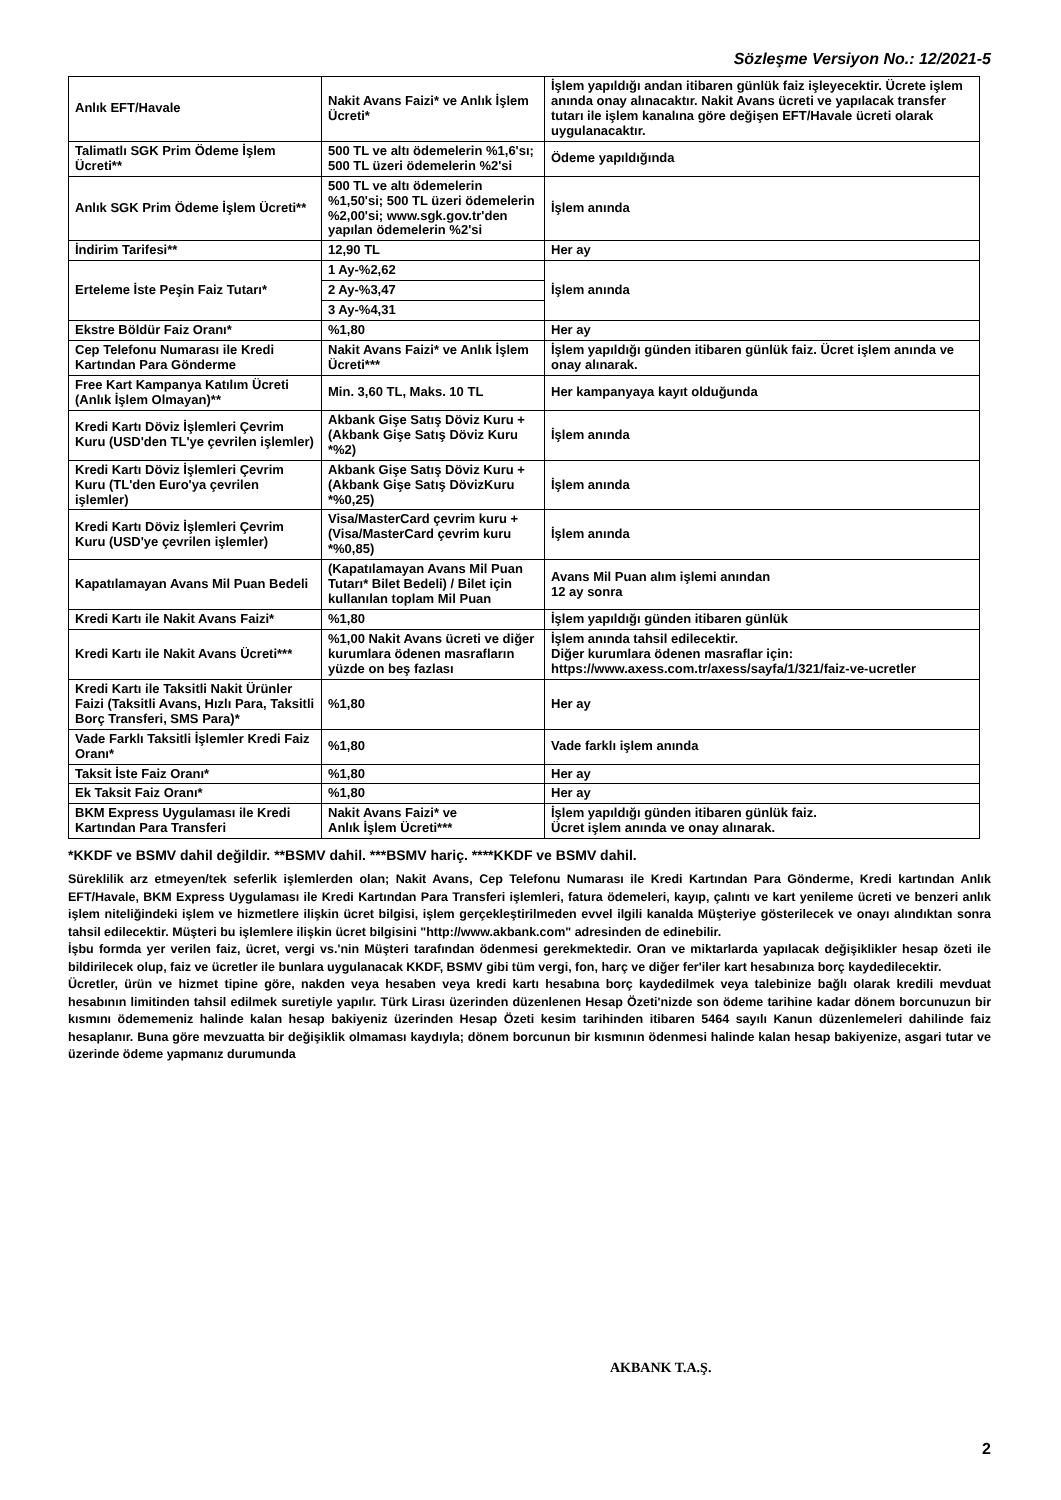Sözleşme Versiyon No.: 12/2021-5
| Anlık EFT/Havale | Nakit Avans Faizi* ve Anlık İşlem Ücreti* | İşlem yapıldığı andan itibaren günlük faiz işleyecektir. Ücrete işlem anında onay alınacaktır. Nakit Avans ücreti ve yapılacak transfer tutarı ile işlem kanalına göre değişen EFT/Havale ücreti olarak uygulanacaktır. |
| Talimatlı SGK Prim Ödeme İşlem Ücreti** | 500 TL ve altı ödemelerin %1,6'sı; 500 TL üzeri ödemelerin %2'si | Ödeme yapıldığında |
| Anlık SGK Prim Ödeme İşlem Ücreti** | 500 TL ve altı ödemelerin %1,50'si; 500 TL üzeri ödemelerin %2,00'si; www.sgk.gov.tr'den yapılan ödemelerin %2'si | İşlem anında |
| İndirim Tarifesi** | 12,90 TL | Her ay |
| Erteleme İste Peşin Faiz Tutarı* | 1 Ay-%2,62 | İşlem anında |
| | 2 Ay-%3,47 | |
| | 3 Ay-%4,31 | |
| Ekstre Böldür Faiz Oranı* | %1,80 | Her ay |
| Cep Telefonu Numarası ile Kredi Kartından Para Gönderme | Nakit Avans Faizi* ve Anlık İşlem Ücreti*** | İşlem yapıldığı günden itibaren günlük faiz. Ücret işlem anında ve onay alınarak. |
| Free Kart Kampanya Katılım Ücreti (Anlık İşlem Olmayan)** | Min. 3,60 TL, Maks. 10 TL | Her kampanyaya kayıt olduğunda |
| Kredi Kartı Döviz İşlemleri Çevrim Kuru (USD'den TL'ye çevrilen işlemler) | Akbank Gişe Satış Döviz Kuru + (Akbank Gişe Satış Döviz Kuru *%2) | İşlem anında |
| Kredi Kartı Döviz İşlemleri Çevrim Kuru (TL'den Euro'ya çevrilen işlemler) | Akbank Gişe Satış Döviz Kuru + (Akbank Gişe Satış DövizKuru *%0,25) | İşlem anında |
| Kredi Kartı Döviz İşlemleri Çevrim Kuru (USD'ye çevrilen işlemler) | Visa/MasterCard çevrim kuru + (Visa/MasterCard çevrim kuru *%0,85) | İşlem anında |
| Kapatılamayan Avans Mil Puan Bedeli | (Kapatılamayan Avans Mil Puan Tutarı* Bilet Bedeli) / Bilet için kullanılan toplam Mil Puan | Avans Mil Puan alım işlemi anından 12 ay sonra |
| Kredi Kartı ile Nakit Avans Faizi* | %1,80 | İşlem yapıldığı günden itibaren günlük |
| Kredi Kartı ile Nakit Avans Ücreti*** | %1,00 Nakit Avans ücreti ve diğer kurumlara ödenen masrafların yüzde on beş fazlası | İşlem anında tahsil edilecektir. Diğer kurumlara ödenen masraflar için: https://www.axess.com.tr/axess/sayfa/1/321/faiz-ve-ucretler |
| Kredi Kartı ile Taksitli Nakit Ürünler Faizi (Taksitli Avans, Hızlı Para, Taksitli Borç Transferi, SMS Para)* | %1,80 | Her ay |
| Vade Farklı Taksitli İşlemler Kredi Faiz Oranı* | %1,80 | Vade farklı işlem anında |
| Taksit İste Faiz Oranı* | %1,80 | Her ay |
| Ek Taksit Faiz Oranı* | %1,80 | Her ay |
| BKM Express Uygulaması ile Kredi Kartından Para Transferi | Nakit Avans Faizi* ve Anlık İşlem Ücreti*** | İşlem yapıldığı günden itibaren günlük faiz. Ücret işlem anında ve onay alınarak. |
*KKDF ve BSMV dahil değildir. **BSMV dahil. ***BSMV hariç. ****KKDF ve BSMV dahil.
Süreklilik arz etmeyen/tek seferlik işlemlerden olan; Nakit Avans, Cep Telefonu Numarası ile Kredi Kartından Para Gönderme, Kredi kartından Anlık EFT/Havale, BKM Express Uygulaması ile Kredi Kartından Para Transferi işlemleri, fatura ödemeleri, kayıp, çalıntı ve kart yenileme ücreti ve benzeri anlık işlem niteliğindeki işlem ve hizmetlere ilişkin ücret bilgisi, işlem gerçekleştirilmeden evvel ilgili kanalda Müşteriye gösterilecek ve onayı alındıktan sonra tahsil edilecektir. Müşteri bu işlemlere ilişkin ücret bilgisini "http://www.akbank.com" adresinden de edinebilir.
İşbu formda yer verilen faiz, ücret, vergi vs.'nin Müşteri tarafından ödenmesi gerekmektedir. Oran ve miktarlarda yapılacak değişiklikler hesap özeti ile bildirilecek olup, faiz ve ücretler ile bunlara uygulanacak KKDF, BSMV gibi tüm vergi, fon, harç ve diğer fer'iler kart hesabınıza borç kaydedilecektir.
Ücretler, ürün ve hizmet tipine göre, nakden veya hesaben veya kredi kartı hesabına borç kaydedilmek veya talebinize bağlı olarak kredili mevduat hesabının limitinden tahsil edilmek suretiyle yapılır. Türk Lirası üzerinden düzenlenen Hesap Özeti'nizde son ödeme tarihine kadar dönem borcunuzun bir kısmını ödememeniz halinde kalan hesap bakiyeniz üzerinden Hesap Özeti kesim tarihinden itibaren 5464 sayılı Kanun düzenlemeleri dahilinde faiz hesaplanır. Buna göre mevzuatta bir değişiklik olmaması kaydıyla; dönem borcunun bir kısmının ödenmesi halinde kalan hesap bakiyenize, asgari tutar ve üzerinde ödeme yapmanız durumunda
AKBANK T.A.Ş.
2